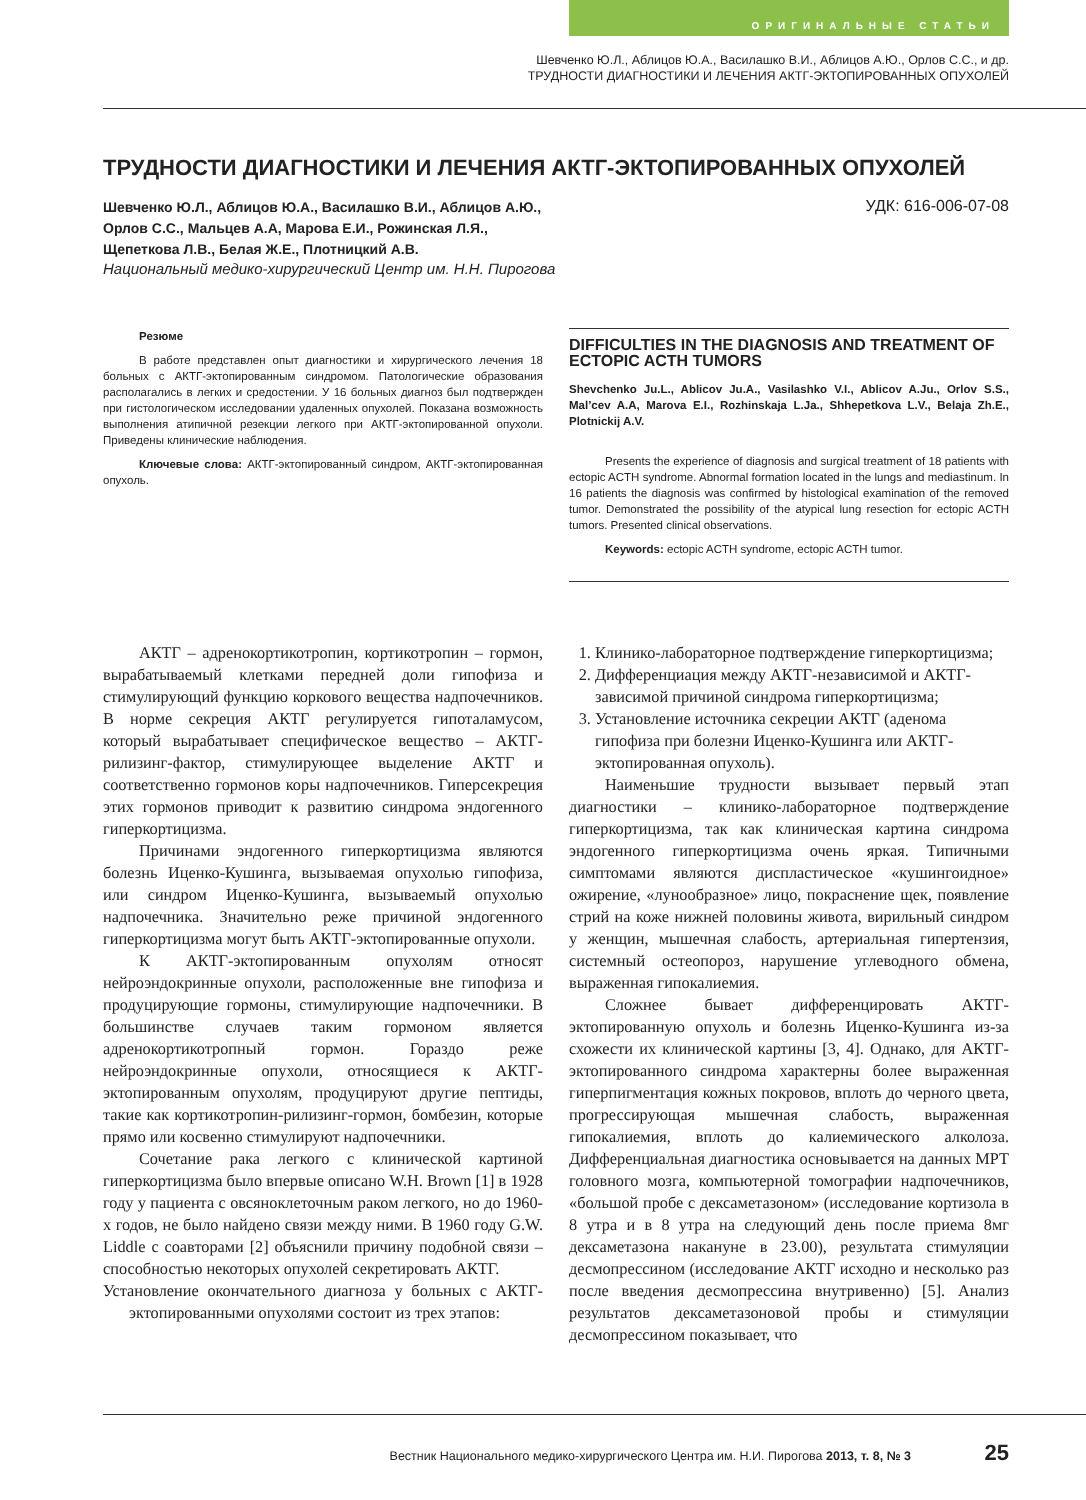ОРИГИНАЛЬНЫЕ СТАТЬИ
Шевченко Ю.Л., Аблицов Ю.А., Василашко В.И., Аблицов А.Ю., Орлов С.С., и др.
ТРУДНОСТИ ДИАГНОСТИКИ И ЛЕЧЕНИЯ АКТГ-ЭКТОПИРОВАННЫХ ОПУХОЛЕЙ
ТРУДНОСТИ ДИАГНОСТИКИ И ЛЕЧЕНИЯ АКТГ-ЭКТОПИРОВАННЫХ ОПУХОЛЕЙ
Шевченко Ю.Л., Аблицов Ю.А., Василашко В.И., Аблицов А.Ю.,
Орлов С.С., Мальцев А.А, Марова Е.И., Рожинская Л.Я.,
Щепеткова Л.В., Белая Ж.Е., Плотницкий А.В.
Национальный медико-хирургический Центр им. Н.Н. Пирогова
УДК: 616-006-07-08
Резюме
В работе представлен опыт диагностики и хирургического лечения 18 больных с АКТГ-эктопированным синдромом. Патологические образования располагались в легких и средостении. У 16 больных диагноз был подтвержден при гистологическом исследовании удаленных опухолей. Показана возможность выполнения атипичной резекции легкого при АКТГ-эктопированной опухоли. Приведены клинические наблюдения.
Ключевые слова: АКТГ-эктопированный синдром, АКТГ-эктопированная опухоль.
DIFFICULTIES IN THE DIAGNOSIS AND TREATMENT OF ECTOPIC ACTH TUMORS
Shevchenko Ju.L., Ablicov Ju.A., Vasilashko V.I., Ablicov A.Ju., Orlov S.S., Mal’cev A.A, Marova E.I., Rozhinskaja L.Ja., Shhepetkova L.V., Belaja Zh.E., Plotnickij A.V.
Presents the experience of diagnosis and surgical treatment of 18 patients with ectopic ACTH syndrome. Abnormal formation located in the lungs and mediastinum. In 16 patients the diagnosis was confirmed by histological examination of the removed tumor. Demonstrated the possibility of the atypical lung resection for ectopic ACTH tumors. Presented clinical observations.
Keywords: ectopic ACTH syndrome, ectopic ACTH tumor.
АКТГ – адренокортикотропин, кортикотропин – гормон, вырабатываемый клетками передней доли гипофиза и стимулирующий функцию коркового вещества надпочечников. В норме секреция АКТГ регулируется гипоталамусом, который вырабатывает специфическое вещество – АКТГ-рилизинг-фактор, стимулирующее выделение АКТГ и соответственно гормонов коры надпочечников. Гиперсекреция этих гормонов приводит к развитию синдрома эндогенного гиперкортицизма.
Причинами эндогенного гиперкортицизма являются болезнь Иценко-Кушинга, вызываемая опухолью гипофиза, или синдром Иценко-Кушинга, вызываемый опухолью надпочечника. Значительно реже причиной эндогенного гиперкортицизма могут быть АКТГ-эктопированные опухоли.
К АКТГ-эктопированным опухолям относят нейроэндокринные опухоли, расположенные вне гипофиза и продуцирующие гормоны, стимулирующие надпочечники. В большинстве случаев таким гормоном является адренокортикотропный гормон. Гораздо реже нейроэндокринные опухоли, относящиеся к АКТГ-эктопированным опухолям, продуцируют другие пептиды, такие как кортикотропин-рилизинг-гормон, бомбезин, которые прямо или косвенно стимулируют надпочечники.
Сочетание рака легкого с клинической картиной гиперкортицизма было впервые описано W.H. Brown [1] в 1928 году у пациента с овсяноклеточным раком легкого, но до 1960-х годов, не было найдено связи между ними. В 1960 году G.W. Liddle с соавторами [2] объяснили причину подобной связи – способностью некоторых опухолей секретировать АКТГ.
Установление окончательного диагноза у больных с АКТГ-эктопированными опухолями состоит из трех этапов:
1. Клинико-лабораторное подтверждение гиперкортицизма;
2. Дифференциация между АКТГ-независимой и АКТГ-зависимой причиной синдрома гиперкортицизма;
3. Установление источника секреции АКТГ (аденома гипофиза при болезни Иценко-Кушинга или АКТГ-эктопированная опухоль).
Наименьшие трудности вызывает первый этап диагностики – клинико-лабораторное подтверждение гиперкортицизма, так как клиническая картина синдрома эндогенного гиперкортицизма очень яркая. Типичными симптомами являются диспластическое «кушингоидное» ожирение, «лунообразное» лицо, покраснение щек, появление стрий на коже нижней половины живота, вирильный синдром у женщин, мышечная слабость, артериальная гипертензия, системный остеопороз, нарушение углеводного обмена, выраженная гипокалиемия.
Сложнее бывает дифференцировать АКТГ-эктопированную опухоль и болезнь Иценко-Кушинга из-за схожести их клинической картины [3, 4]. Однако, для АКТГ-эктопированного синдрома характерны более выраженная гиперпигментация кожных покровов, вплоть до черного цвета, прогрессирующая мышечная слабость, выраженная гипокалиемия, вплоть до калиемического алколоза. Дифференциальная диагностика основывается на данных МРТ головного мозга, компьютерной томографии надпочечников, «большой пробе с дексаметазоном» (исследование кортизола в 8 утра и в 8 утра на следующий день после приема 8мг дексаметазона накануне в 23.00), результата стимуляции десмопрессином (исследование АКТГ исходно и несколько раз после введения десмопрессина внутривенно) [5]. Анализ результатов дексаметазоновой пробы и стимуляции десмопрессином показывает, что
Вестник Национального медико-хирургического Центра им. Н.И. Пирогова 2013, т. 8, № 3 25